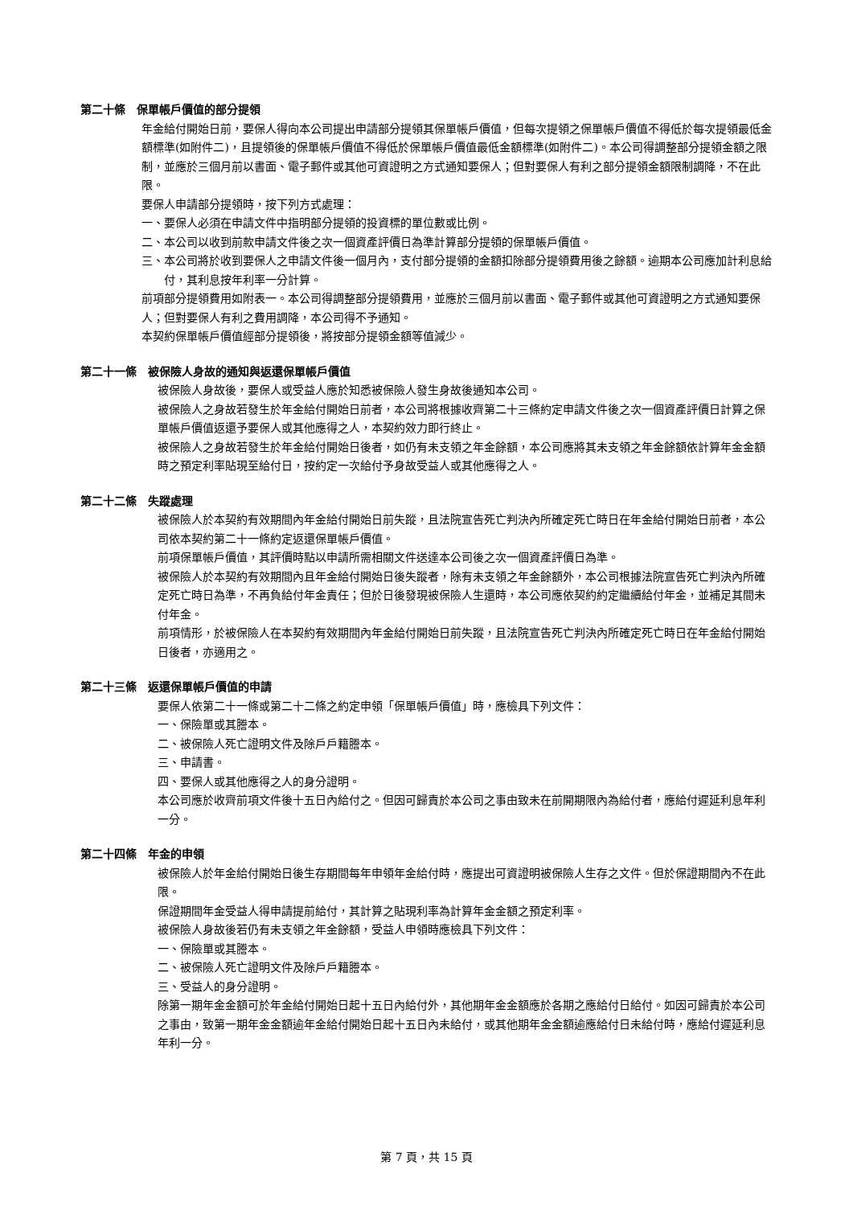第二十條　保單帳戶價值的部分提領
年金給付開始日前，要保人得向本公司提出申請部分提領其保單帳戶價值，但每次提領之保單帳戶價值不得低於每次提領最低金額標準(如附件二)，且提領後的保單帳戶價值不得低於保單帳戶價值最低金額標準(如附件二)。本公司得調整部分提領金額之限制，並應於三個月前以書面、電子郵件或其他可資證明之方式通知要保人；但對要保人有利之部分提領金額限制調降，不在此限。
要保人申請部分提領時，按下列方式處理：
一、要保人必須在申請文件中指明部分提領的投資標的單位數或比例。
二、本公司以收到前款申請文件後之次一個資產評價日為準計算部分提領的保單帳戶價值。
三、本公司將於收到要保人之申請文件後一個月內，支付部分提領的金額扣除部分提領費用後之餘額。逾期本公司應加計利息給付，其利息按年利率一分計算。
前項部分提領費用如附表一。本公司得調整部分提領費用，並應於三個月前以書面、電子郵件或其他可資證明之方式通知要保人；但對要保人有利之費用調降，本公司得不予通知。
本契約保單帳戶價值經部分提領後，將按部分提領金額等值減少。
第二十一條　被保險人身故的通知與返還保單帳戶價值
被保險人身故後，要保人或受益人應於知悉被保險人發生身故後通知本公司。
被保險人之身故若發生於年金給付開始日前者，本公司將根據收齊第二十三條約定申請文件後之次一個資產評價日計算之保單帳戶價值返還予要保人或其他應得之人，本契約效力即行終止。
被保險人之身故若發生於年金給付開始日後者，如仍有未支領之年金餘額，本公司應將其未支領之年金餘額依計算年金金額時之預定利率貼現至給付日，按約定一次給付予身故受益人或其他應得之人。
第二十二條　失蹤處理
被保險人於本契約有效期間內年金給付開始日前失蹤，且法院宣告死亡判決內所確定死亡時日在年金給付開始日前者，本公司依本契約第二十一條約定返還保單帳戶價值。
前項保單帳戶價值，其評價時點以申請所需相關文件送達本公司後之次一個資產評價日為準。
被保險人於本契約有效期間內且年金給付開始日後失蹤者，除有未支領之年金餘額外，本公司根據法院宣告死亡判決內所確定死亡時日為準，不再負給付年金責任；但於日後發現被保險人生還時，本公司應依契約約定繼續給付年金，並補足其間未付年金。
前項情形，於被保險人在本契約有效期間內年金給付開始日前失蹤，且法院宣告死亡判決內所確定死亡時日在年金給付開始日後者，亦適用之。
第二十三條　返還保單帳戶價值的申請
要保人依第二十一條或第二十二條之約定申領「保單帳戶價值」時，應檢具下列文件：
一、保險單或其謄本。
二、被保險人死亡證明文件及除戶戶籍謄本。
三、申請書。
四、要保人或其他應得之人的身分證明。
本公司應於收齊前項文件後十五日內給付之。但因可歸責於本公司之事由致未在前開期限內為給付者，應給付遲延利息年利一分。
第二十四條　年金的申領
被保險人於年金給付開始日後生存期間每年申領年金給付時，應提出可資證明被保險人生存之文件。但於保證期間內不在此限。
保證期間年金受益人得申請提前給付，其計算之貼現利率為計算年金金額之預定利率。
被保險人身故後若仍有未支領之年金餘額，受益人申領時應檢具下列文件：
一、保險單或其謄本。
二、被保險人死亡證明文件及除戶戶籍謄本。
三、受益人的身分證明。
除第一期年金金額可於年金給付開始日起十五日內給付外，其他期年金金額應於各期之應給付日給付。如因可歸責於本公司之事由，致第一期年金金額逾年金給付開始日起十五日內未給付，或其他期年金金額逾應給付日未給付時，應給付遲延利息年利一分。
第 7 頁，共 15 頁